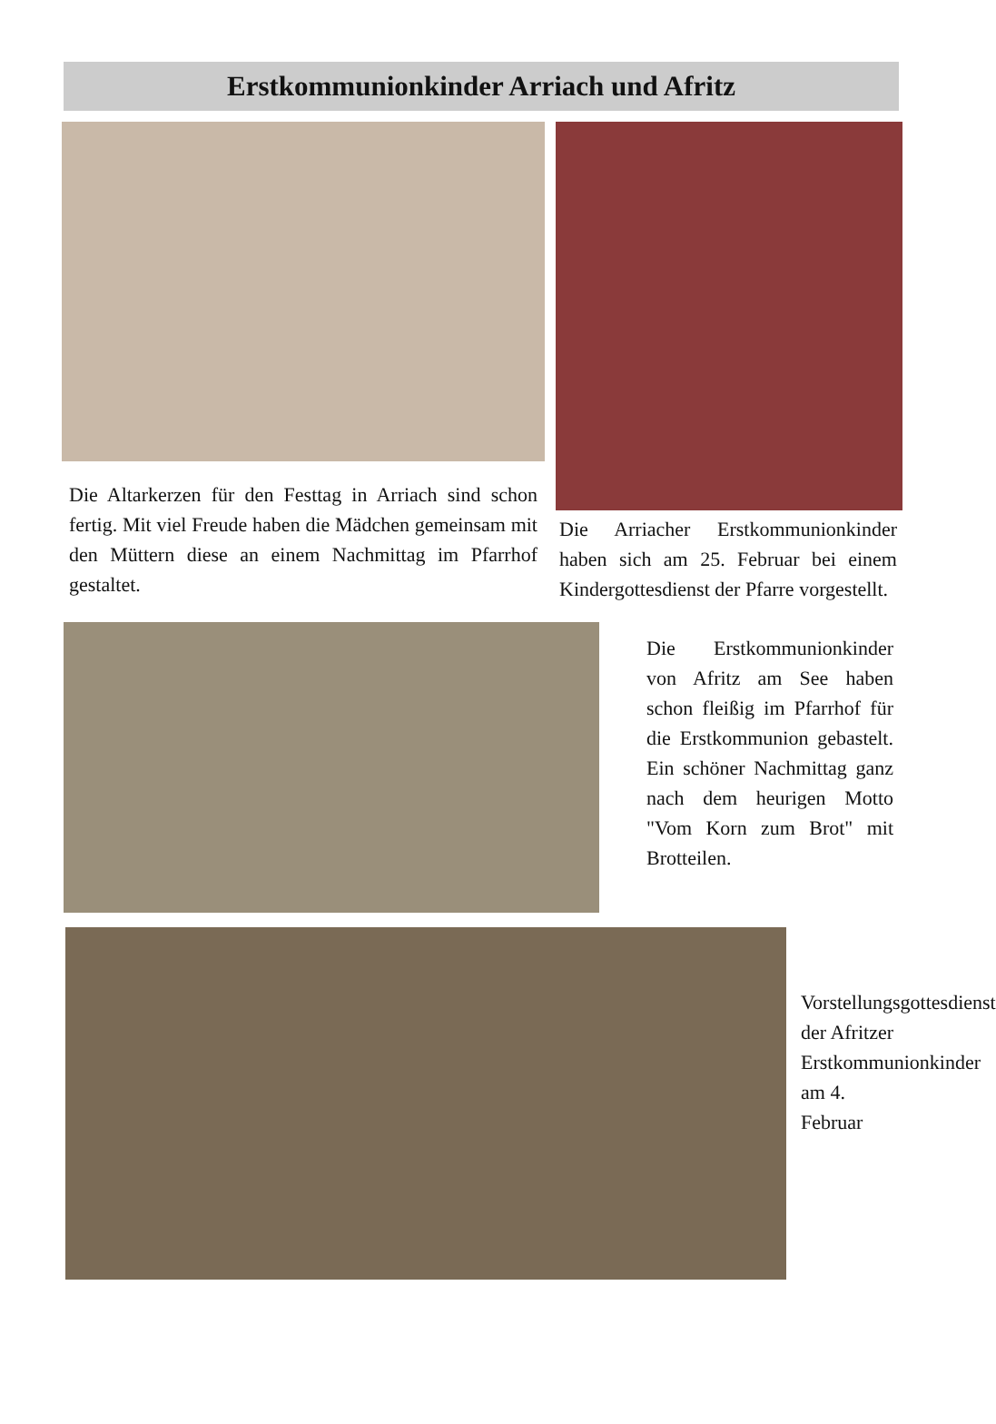Erstkommunionkinder Arriach und Afritz
Die Altarkerzen für den Festtag in Arriach sind schon fertig. Mit viel Freude haben die Mädchen gemeinsam mit den Müttern diese an einem Nachmittag im Pfarrhof gestaltet.
Die Arriacher Erstkommunionkinder haben sich am 25. Februar bei einem Kindergottesdienst der Pfarre vorgestellt.
Die Erstkommunionkinder von Afritz am See haben schon fleißig im Pfarrhof für die Erstkommunion gebastelt. Ein schöner Nachmittag ganz nach dem heurigen Motto "Vom Korn zum Brot" mit Brotteilen.
Vorstellungsgottesdienst der Afritzer Erstkommunionkinder am 4. Februar